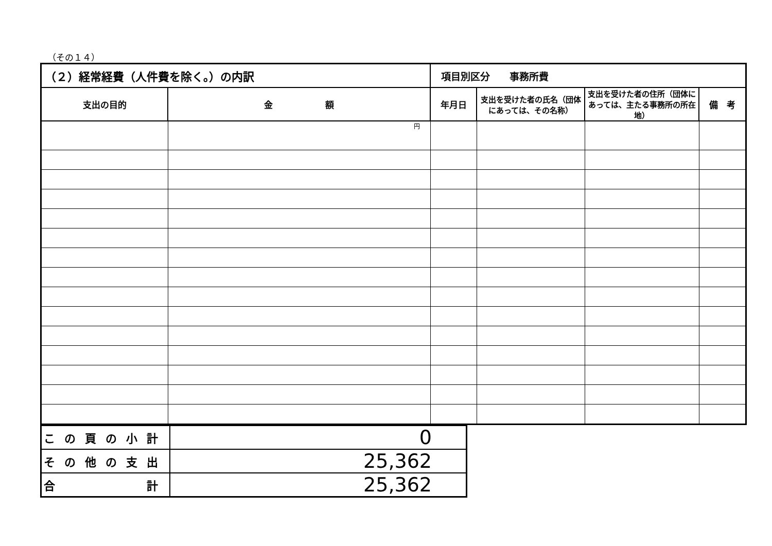（その１４）
| （２）経常経費（人件費を除く。）の内訳 | | 項目別区分 事務所費 | | | |
| --- | --- | --- | --- | --- | --- |
| 支出の目的 | 金 額 | 年月日 | 支出を受けた者の氏名（団体にあっては、その名称） | 支出を受けた者の住所（団体にあっては、主たる事務所の所在地） | 備 考 |
| | 円 | | | | |
| この頁の小計 | 0 |
| その他の支出 | 25,362 |
| 合 計 | 25,362 |